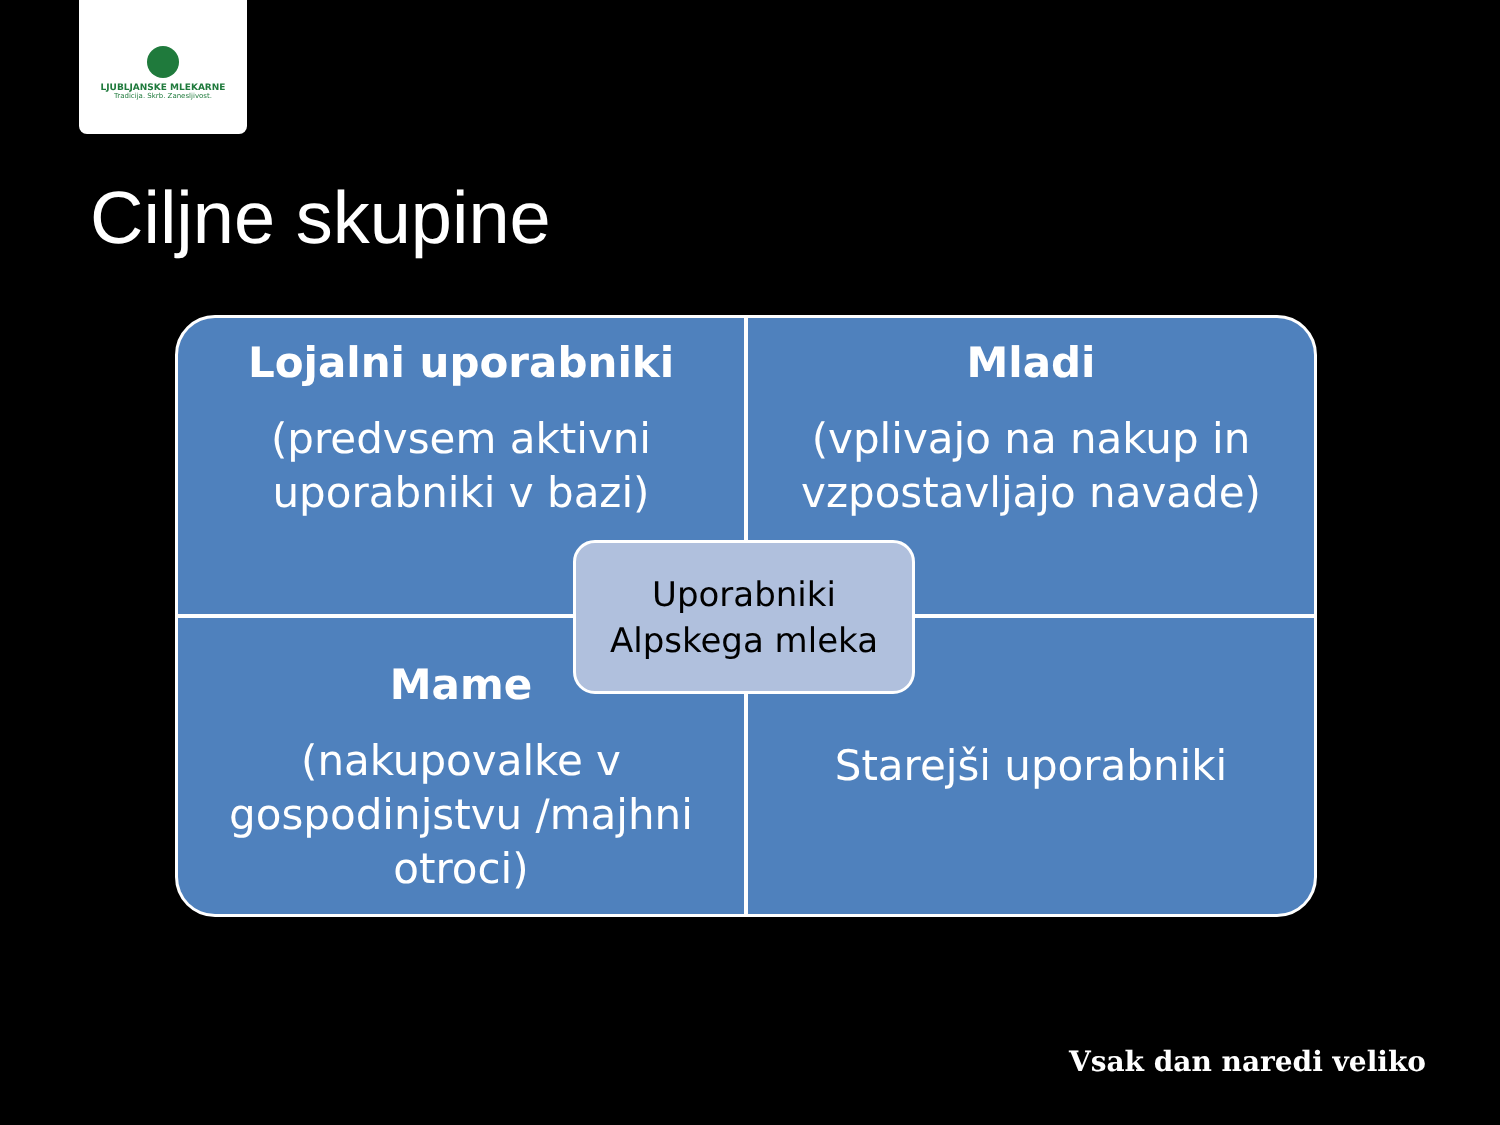LJUBLJANSKE MLEKARNE
Tradicija. Skrb. Zanesljivost.
Ciljne skupine
Lojalni uporabniki
(predvsem aktivni uporabniki v bazi)
Mladi
(vplivajo na nakup in vzpostavljajo navade)
Mame
(nakupovalke v gospodinjstvu /majhni otroci)
Starejši uporabniki
Uporabniki
Alpskega mleka
Vsak dan naredi veliko